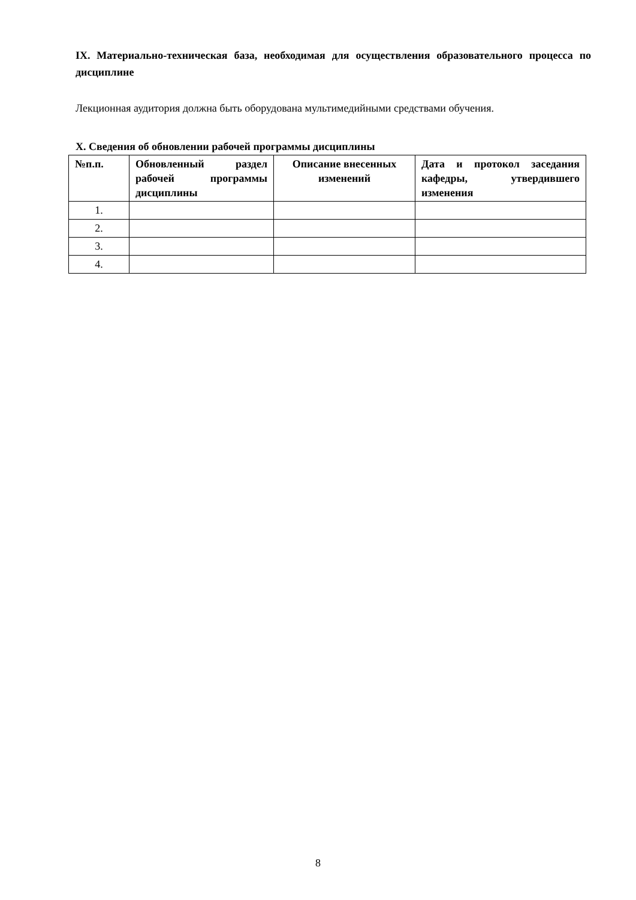IX. Материально-техническая база, необходимая для осуществления образовательного процесса по дисциплине
Лекционная аудитория должна быть оборудована мультимедийными средствами обучения.
X. Сведения об обновлении рабочей программы дисциплины
| №п.п. | Обновленный раздел рабочей программы дисциплины | Описание внесенных изменений | Дата и протокол заседания кафедры, утвердившего изменения |
| --- | --- | --- | --- |
| 1. | | | |
| 2. | | | |
| 3. | | | |
| 4. | | | |
8